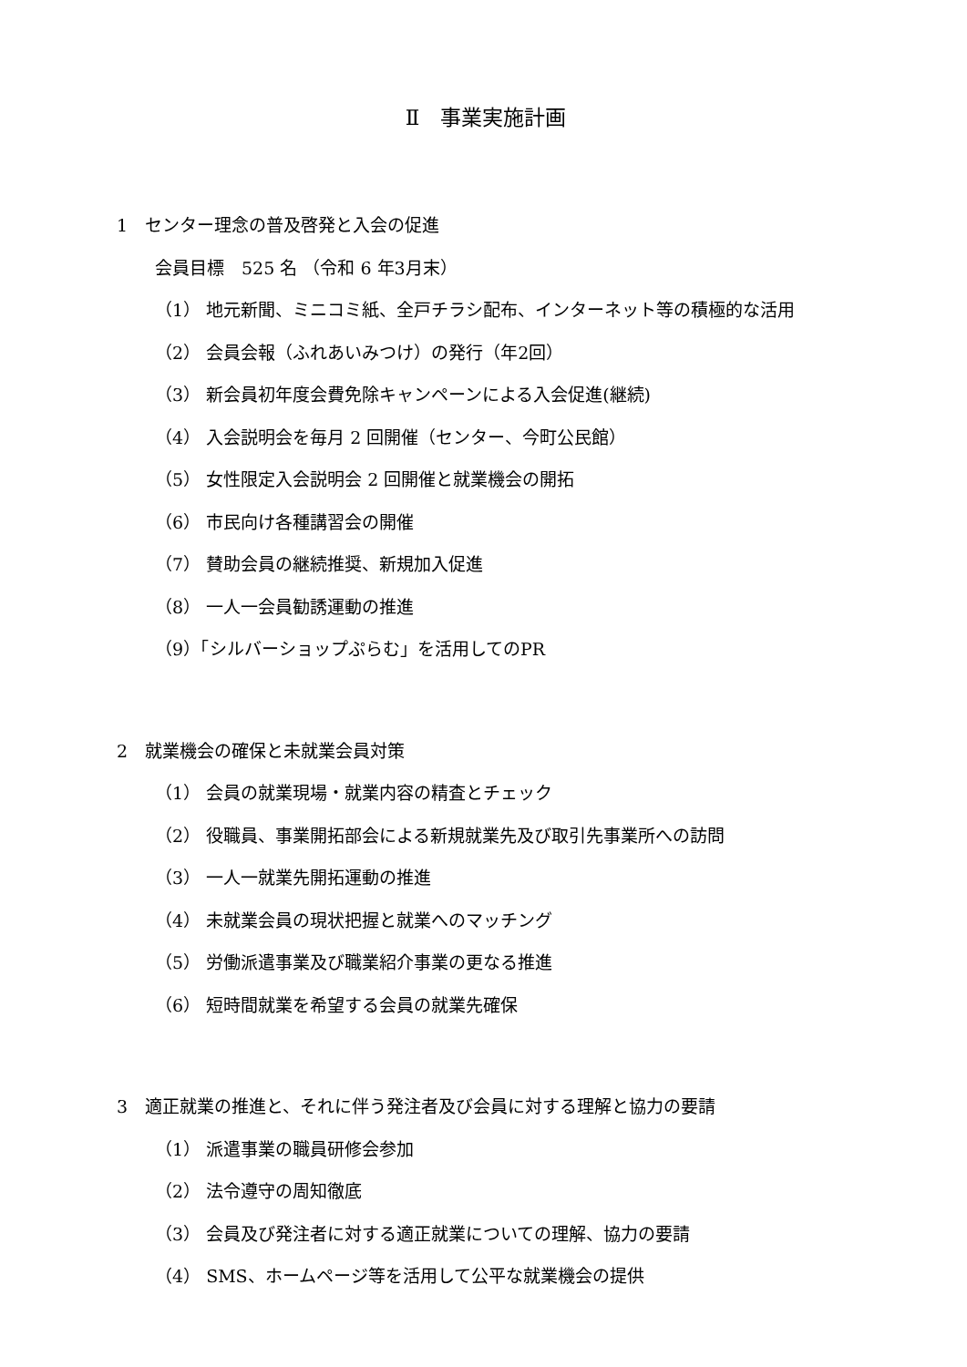Ⅱ　事業実施計画
1　センター理念の普及啓発と入会の促進
会員目標　525 名 （令和 6 年3月末）
（1） 地元新聞、ミニコミ紙、全戸チラシ配布、インターネット等の積極的な活用
（2） 会員会報（ふれあいみつけ）の発行（年2回）
（3） 新会員初年度会費免除キャンペーンによる入会促進(継続)
（4） 入会説明会を毎月 2 回開催（センター、今町公民館）
（5） 女性限定入会説明会 2 回開催と就業機会の開拓
（6） 市民向け各種講習会の開催
（7） 賛助会員の継続推奨、新規加入促進
（8） 一人一会員勧誘運動の推進
（9）「シルバーショップぷらむ」を活用してのPR
2　就業機会の確保と未就業会員対策
（1） 会員の就業現場・就業内容の精査とチェック
（2） 役職員、事業開拓部会による新規就業先及び取引先事業所への訪問
（3） 一人一就業先開拓運動の推進
（4） 未就業会員の現状把握と就業へのマッチング
（5） 労働派遣事業及び職業紹介事業の更なる推進
（6） 短時間就業を希望する会員の就業先確保
3　適正就業の推進と、それに伴う発注者及び会員に対する理解と協力の要請
（1） 派遣事業の職員研修会参加
（2） 法令遵守の周知徹底
（3） 会員及び発注者に対する適正就業についての理解、協力の要請
（4） SMS、ホームページ等を活用して公平な就業機会の提供